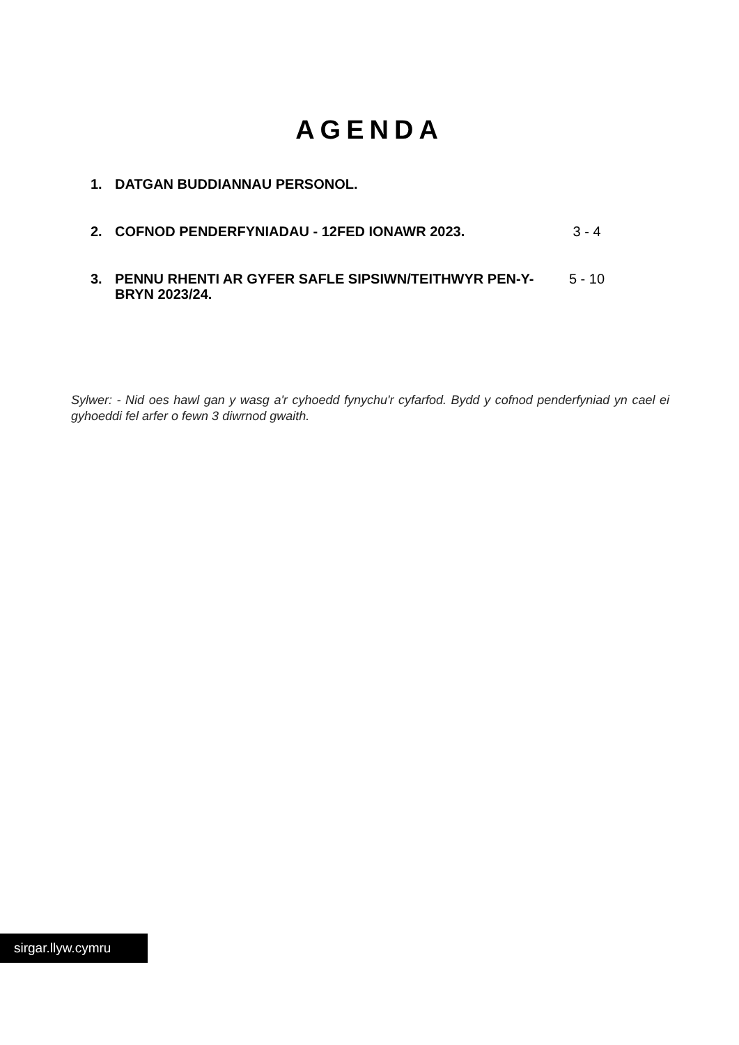AGENDA
| 1. | DATGAN BUDDIANNAU PERSONOL. | |
| 2. | COFNOD PENDERFYNIADAU - 12FED IONAWR 2023. | 3 - 4 |
| 3. | PENNU RHENTI AR GYFER SAFLE SIPSIWN/TEITHWYR PEN-Y-BRYN 2023/24. | 5 - 10 |
Sylwer: - Nid oes hawl gan y wasg a'r cyhoedd fynychu'r cyfarfod. Bydd y cofnod penderfyniad yn cael ei gyhoeddi fel arfer o fewn 3 diwrnod gwaith.
sirgar.llyw.cymru